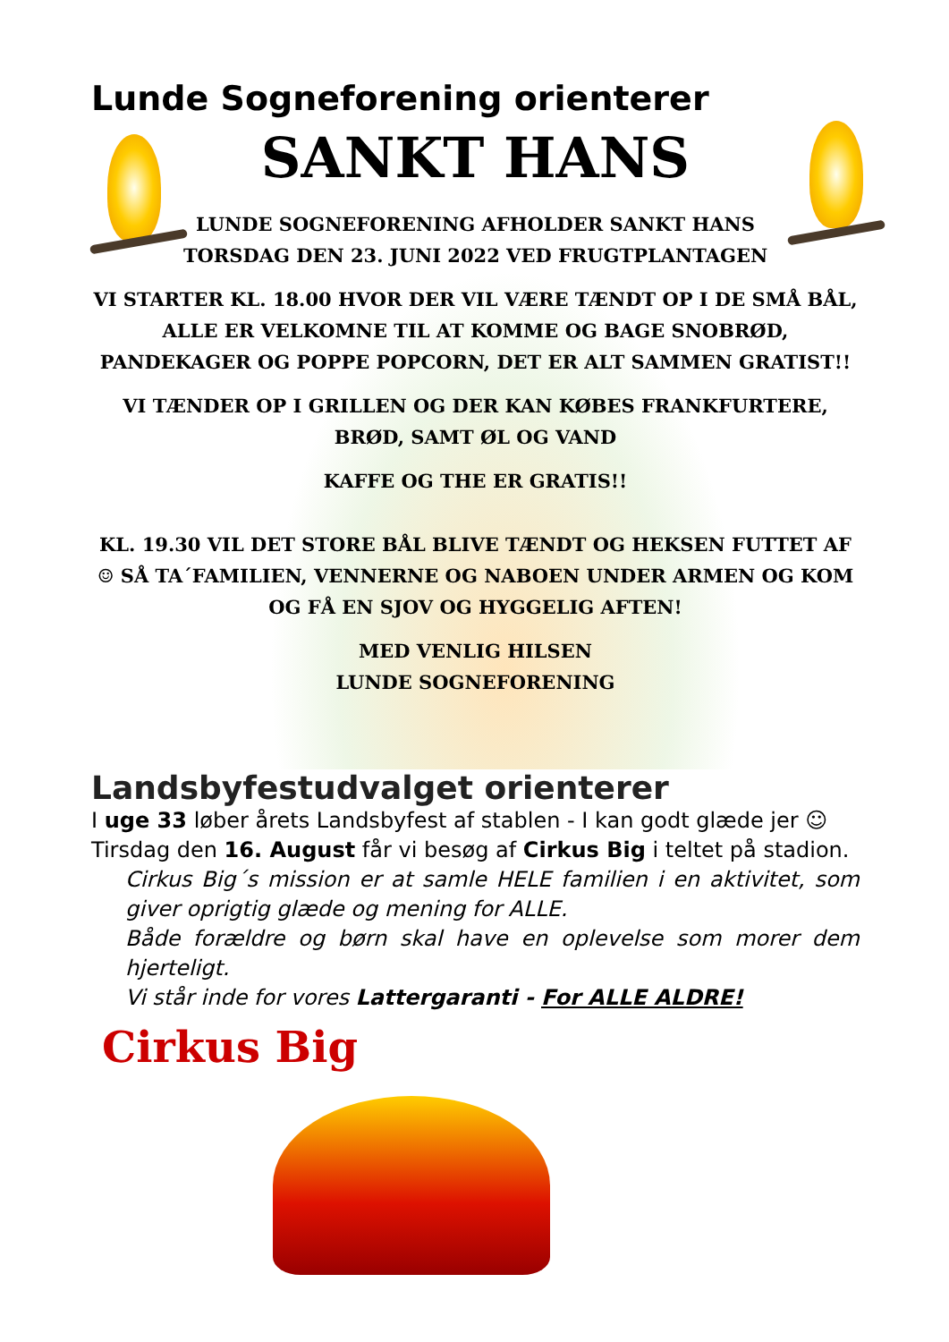Lunde Sogneforening orienterer
SANKT HANS
LUNDE SOGNEFORENING AFHOLDER SANKT HANS
TORSDAG DEN 23. JUNI 2022 VED FRUGTPLANTAGEN
VI STARTER KL. 18.00 HVOR DER VIL VÆRE TÆNDT OP I DE SMÅ BÅL, ALLE ER VELKOMNE TIL AT KOMME OG BAGE SNOBRØD, PANDEKAGER OG POPPE POPCORN, DET ER ALT SAMMEN GRATIST!!
VI TÆNDER OP I GRILLEN OG DER KAN KØBES FRANKFURTERE, BRØD, SAMT ØL OG VAND
KAFFE OG THE ER GRATIS!!
KL. 19.30 VIL DET STORE BÅL BLIVE TÆNDT OG HEKSEN FUTTET AF☺ SÅ TA´FAMILIEN, VENNERNE OG NABOEN UNDER ARMEN OG KOM OG FÅ EN SJOV OG HYGGELIG AFTEN!
MED VENLIG HILSEN
LUNDE SOGNEFORENING
Landsbyfestudvalget orienterer
I uge 33 løber årets Landsbyfest af stablen - I kan godt glæde jer ☺
Tirsdag den 16. August får vi besøg af Cirkus Big i teltet på stadion.
Cirkus Big´s mission er at samle HELE familien i en aktivitet, som giver oprigtig glæde og mening for ALLE.
Både forældre og børn skal have en oplevelse som morer dem hjerteligt.
Vi står inde for vores Lattergaranti - For ALLE ALDRE!
Cirkus Big